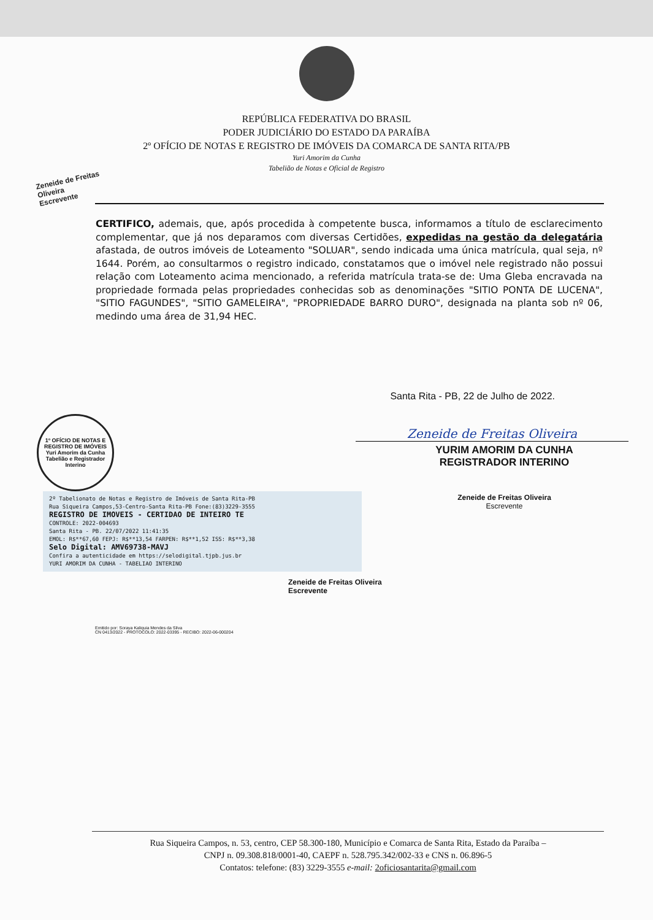REPÚBLICA FEDERATIVA DO BRASIL
PODER JUDICIÁRIO DO ESTADO DA PARAÍBA
2º OFÍCIO DE NOTAS E REGISTRO DE IMÓVEIS DA COMARCA DE SANTA RITA/PB
Yuri Amorim da Cunha
Tabelião de Notas e Oficial de Registro
Zeneide de Freitas Oliveira
Escrevente
CERTIFICO, ademais, que, após procedida à competente busca, informamos a título de esclarecimento complementar, que já nos deparamos com diversas Certidões, expedidas na gestão da delegatária afastada, de outros imóveis de Loteamento "SOLUAR", sendo indicada uma única matrícula, qual seja, nº 1644. Porém, ao consultarmos o registro indicado, constatamos que o imóvel nele registrado não possui relação com Loteamento acima mencionado, a referida matrícula trata-se de: Uma Gleba encravada na propriedade formada pelas propriedades conhecidas sob as denominações "SITIO PONTA DE LUCENA", "SITIO FAGUNDES", "SITIO GAMELEIRA", "PROPRIEDADE BARRO DURO", designada na planta sob nº 06, medindo uma área de 31,94 HEC.
Santa Rita - PB, 22 de Julho de 2022.
1º OFÍCIO DE NOTAS E REGISTRO DE IMÓVEIS
Yuri Amorim da Cunha
Tabelião e Registrador
Interino
2º Tabelionato de Notas e Registro de Imóveis de Santa Rita-PB
Rua Siqueira Campos,53-Centro-Santa Rita-PB Fone:(83)3229-3555
REGISTRO DE IMOVEIS - CERTIDAO DE INTEIRO TE
CONTROLE: 2022-004693
Santa Rita - PB. 22/07/2022 11:41:35
EMOL: R$**67,60 FEPJ: R$**13,54 FARPEN: R$**1,52 ISS: R$**3,38
Selo Digital: AMV69738-MAVJ
Confira a autenticidade em https://selodigital.tjpb.jus.br
YURI AMORIM DA CUNHA - TABELIAO INTERINO
Zeneide de Freitas Oliveira
YURIM AMORIM DA CUNHA
REGISTRADOR INTERINO
Zeneide de Freitas Oliveira
Escrevente
Zeneide de Freitas Oliveira
Escrevente
Emitido por: Soraya Kaliquia Mendes da Silva
CN 0413/2022 - PROTOCOLO: 2022-03395 - RECIBO: 2022-06-000204
Rua Siqueira Campos, n. 53, centro, CEP 58.300-180, Município e Comarca de Santa Rita, Estado da Paraíba –
CNPJ n. 09.308.818/0001-40, CAEPF n. 528.795.342/002-33 e CNS n. 06.896-5
Contatos: telefone: (83) 3229-3555 e-mail: 2oficiosantarita@gmail.com